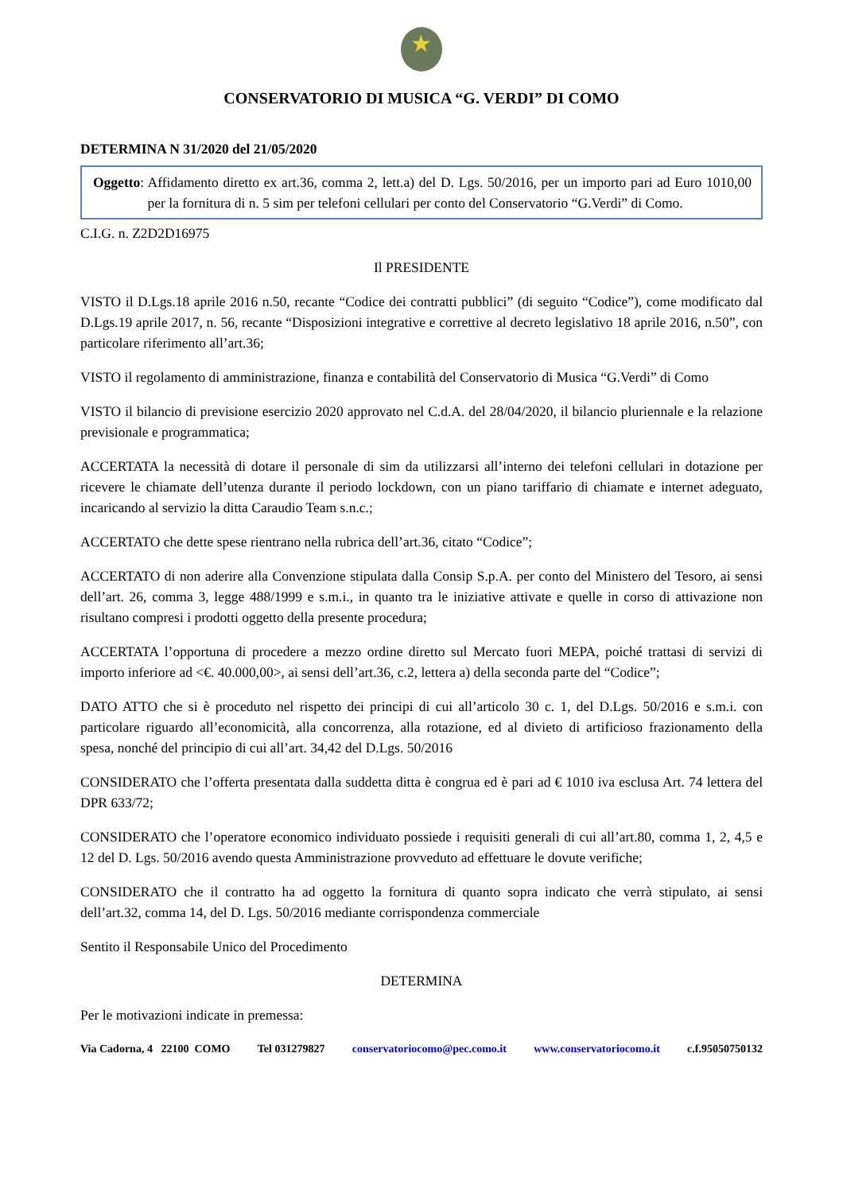★
CONSERVATORIO DI MUSICA “G. VERDI” DI COMO
DETERMINA N 31/2020 del 21/05/2020
Oggetto: Affidamento diretto ex art.36, comma 2, lett.a) del D. Lgs. 50/2016, per un importo pari ad Euro 1010,00 per la fornitura di n. 5 sim per telefoni cellulari per conto del Conservatorio “G.Verdi” di Como.
C.I.G. n. Z2D2D16975
Il PRESIDENTE
VISTO il D.Lgs.18 aprile 2016 n.50, recante “Codice dei contratti pubblici” (di seguito “Codice”), come modificato dal D.Lgs.19 aprile 2017, n. 56, recante “Disposizioni integrative e correttive al decreto legislativo 18 aprile 2016, n.50”, con particolare riferimento all’art.36;
VISTO il regolamento di amministrazione, finanza e contabilità del Conservatorio di Musica “G.Verdi” di Como
VISTO il bilancio di previsione esercizio 2020 approvato nel C.d.A. del 28/04/2020, il bilancio pluriennale e la relazione previsionale e programmatica;
ACCERTATA la necessità di dotare il personale di sim da utilizzarsi all’interno dei telefoni cellulari in dotazione per ricevere le chiamate dell’utenza durante il periodo lockdown, con un piano tariffario di chiamate e internet adeguato, incaricando al servizio la ditta Caraudio Team s.n.c.;
ACCERTATO che dette spese rientrano nella rubrica dell’art.36, citato “Codice”;
ACCERTATO di non aderire alla Convenzione stipulata dalla Consip S.p.A. per conto del Ministero del Tesoro, ai sensi dell’art. 26, comma 3, legge 488/1999 e s.m.i., in quanto tra le iniziative attivate e quelle in corso di attivazione non risultano compresi i prodotti oggetto della presente procedura;
ACCERTATA l’opportuna di procedere a mezzo ordine diretto sul Mercato fuori MEPA, poiché trattasi di servizi di importo inferiore ad <€. 40.000,00>, ai sensi dell’art.36, c.2, lettera a) della seconda parte del “Codice”;
DATO ATTO che si è proceduto nel rispetto dei principi di cui all’articolo 30 c. 1, del D.Lgs. 50/2016 e s.m.i. con particolare riguardo all’economicità, alla concorrenza, alla rotazione, ed al divieto di artificioso frazionamento della spesa, nonché del principio di cui all’art. 34,42 del D.Lgs. 50/2016
CONSIDERATO che l’offerta presentata dalla suddetta ditta è congrua ed è pari ad € 1010 iva esclusa Art. 74 lettera del DPR 633/72;
CONSIDERATO che l’operatore economico individuato possiede i requisiti generali di cui all’art.80, comma 1, 2, 4,5 e 12 del D. Lgs. 50/2016 avendo questa Amministrazione provveduto ad effettuare le dovute verifiche;
CONSIDERATO che il contratto ha ad oggetto la fornitura di quanto sopra indicato che verrà stipulato, ai sensi dell’art.32, comma 14, del D. Lgs. 50/2016 mediante corrispondenza commerciale
Sentito il Responsabile Unico del Procedimento
DETERMINA
Per le motivazioni indicate in premessa:
Via Cadorna, 4 22100 COMO Tel 031279827 conservatoriocomo@pec.como.it www.conservatoriocomo.it c.f.95050750132